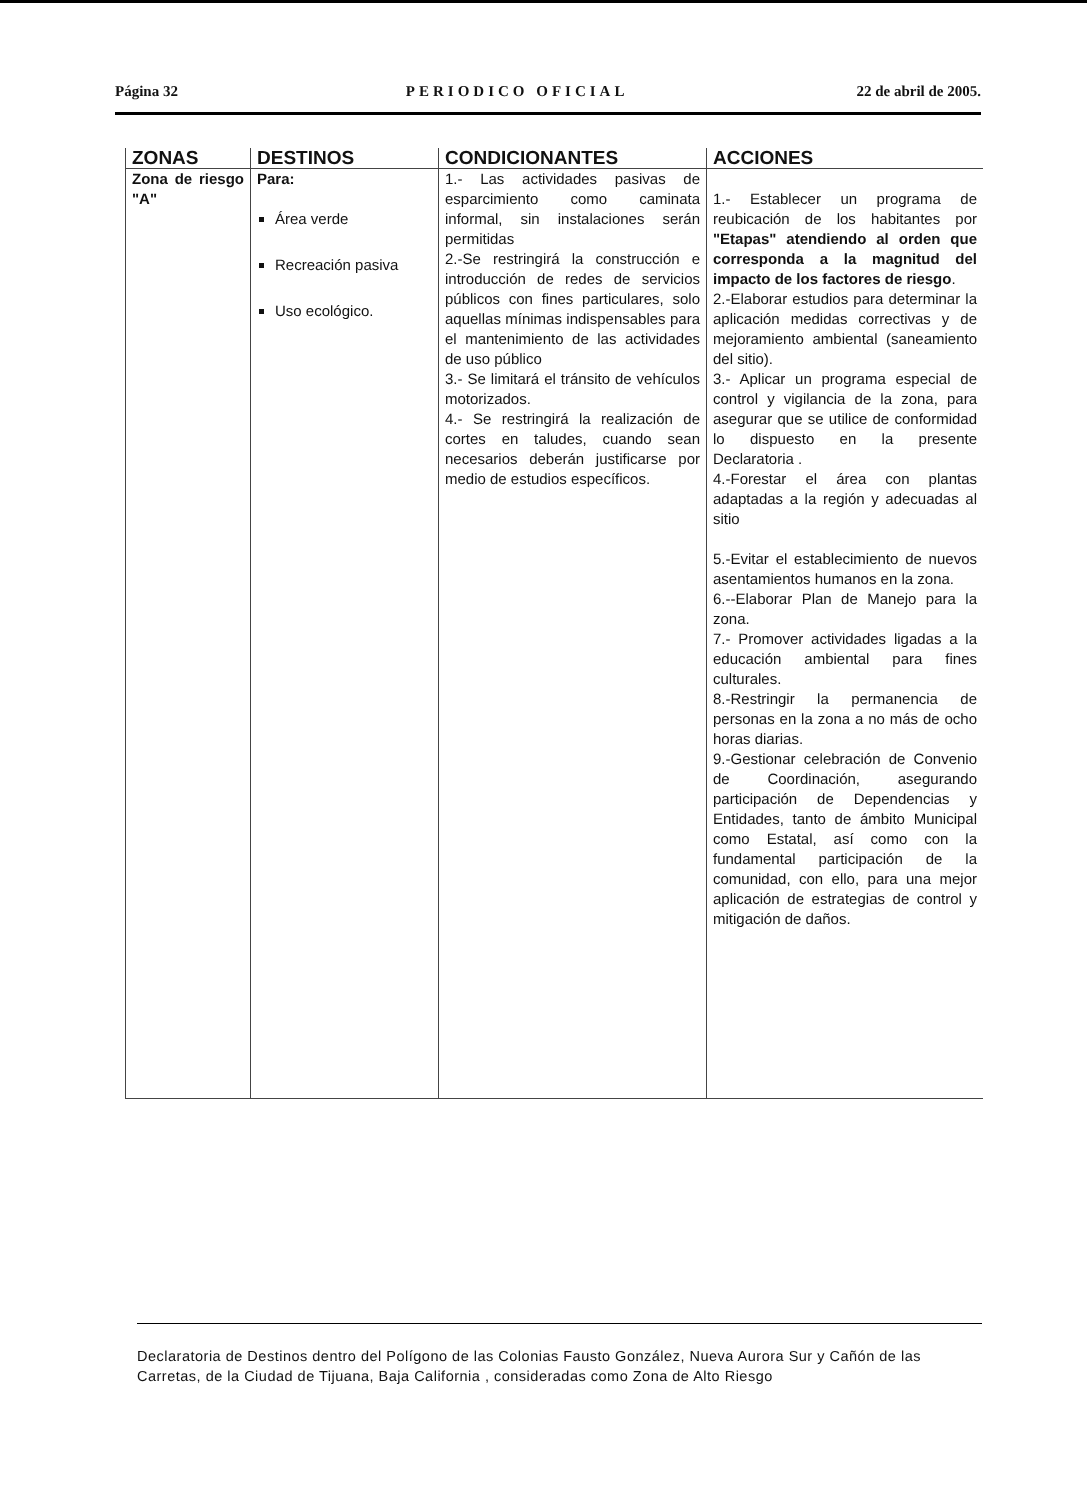Página 32 PERIODICO OFICIAL 22 de abril de 2005.
| ZONAS | DESTINOS | CONDICIONANTES | ACCIONES |
| --- | --- | --- | --- |
| Zona de riesgo "A" | Para: Área verde Recreación pasiva Uso ecológico. | 1.- Las actividades pasivas de esparcimiento como caminata informal, sin instalaciones serán permitidas 2.-Se restringirá la construcción e introducción de redes de servicios públicos con fines particulares, solo aquellas mínimas indispensables para el mantenimiento de las actividades de uso público 3.- Se limitará el tránsito de vehículos motorizados. 4.- Se restringirá la realización de cortes en taludes, cuando sean necesarios deberán justificarse por medio de estudios específicos. | 1.- Establecer un programa de reubicación de los habitantes por "Etapas" atendiendo al orden que corresponda a la magnitud del impacto de los factores de riesgo . 2.-Elaborar estudios para determinar la aplicación medidas correctivas y de mejoramiento ambiental (saneamiento del sitio). 3.- Aplicar un programa especial de control y vigilancia de la zona, para asegurar que se utilice de conformidad lo dispuesto en la presente Declaratoria . 4.-Forestar el área con plantas adaptadas a la región y adecuadas al sitio 5.-Evitar el establecimiento de nuevos asentamientos humanos en la zona. 6.--Elaborar Plan de Manejo para la zona. 7.- Promover actividades ligadas a la educación ambiental para fines culturales. 8.-Restringir la permanencia de personas en la zona a no más de ocho horas diarias. 9.-Gestionar celebración de Convenio de Coordinación, asegurando participación de Dependencias y Entidades, tanto de ámbito Municipal como Estatal, así como con la fundamental participación de la comunidad, con ello, para una mejor aplicación de estrategias de control y mitigación de daños. |
Declaratoria de Destinos dentro del Polígono de las Colonias Fausto González, Nueva Aurora Sur y Cañón de las Carretas, de la Ciudad de Tijuana, Baja California , consideradas como Zona de Alto Riesgo